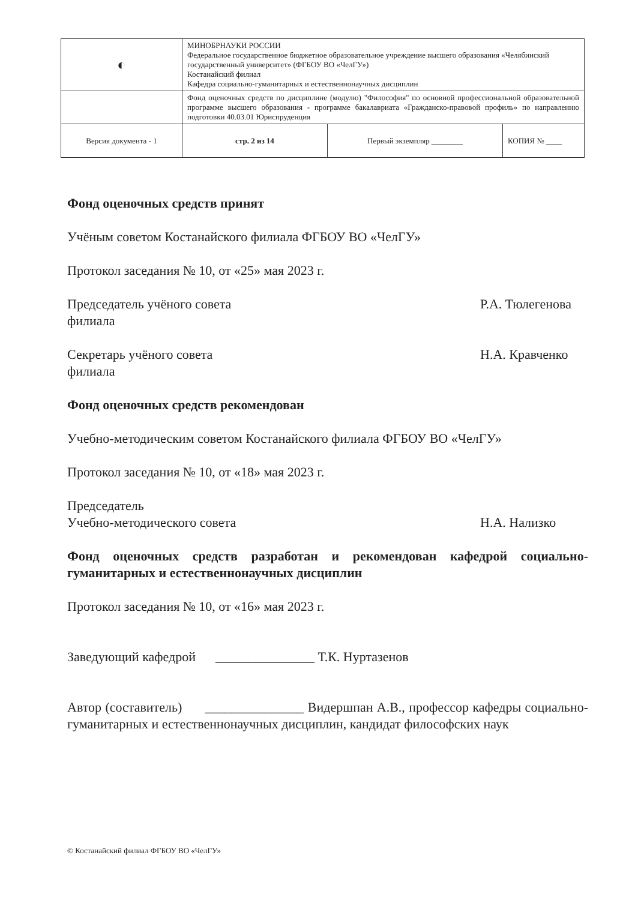| ◐ | МИНОБРНАУКИ РОССИИ Федеральное государственное бюджетное образовательное учреждение высшего образования «Челябинский государственный университет» (ФГБОУ ВО «ЧелГУ») Костанайский филиал Кафедра социально-гуманитарных и естественнонаучных дисциплин | | |
| | Фонд оценочных средств по дисциплине (модулю) "Философия" по основной профессиональной образовательной программе высшего образования - программе бакалавриата «Гражданско-правовой профиль» по направлению подготовки 40.03.01 Юриспруденция | | |
| Версия документа - 1 | стр. 2 из 14 | Первый экземпляр ________ | КОПИЯ № ____ |
Фонд оценочных средств принят
Учёным советом Костанайского филиала ФГБОУ ВО «ЧелГУ»
Протокол заседания № 10, от «25» мая 2023 г.
Председатель учёного совета
филиала Р.А. Тюлегенова
Секретарь учёного совета
филиала Н.А. Кравченко
Фонд оценочных средств рекомендован
Учебно-методическим советом Костанайского филиала ФГБОУ ВО «ЧелГУ»
Протокол заседания № 10, от «18» мая 2023 г.
Председатель
Учебно-методического совета
Н.А. Нализко
Фонд оценочных средств разработан и рекомендован кафедрой социально-гуманитарных и естественнонаучных дисциплин
Протокол заседания № 10, от «16» мая 2023 г.
Заведующий кафедрой _______________ Т.К. Нуртазенов
Автор (составитель) _______________ Видершпан А.В., профессор кафедры социально-гуманитарных и естественнонаучных дисциплин, кандидат философских наук
© Костанайский филиал ФГБОУ ВО «ЧелГУ»